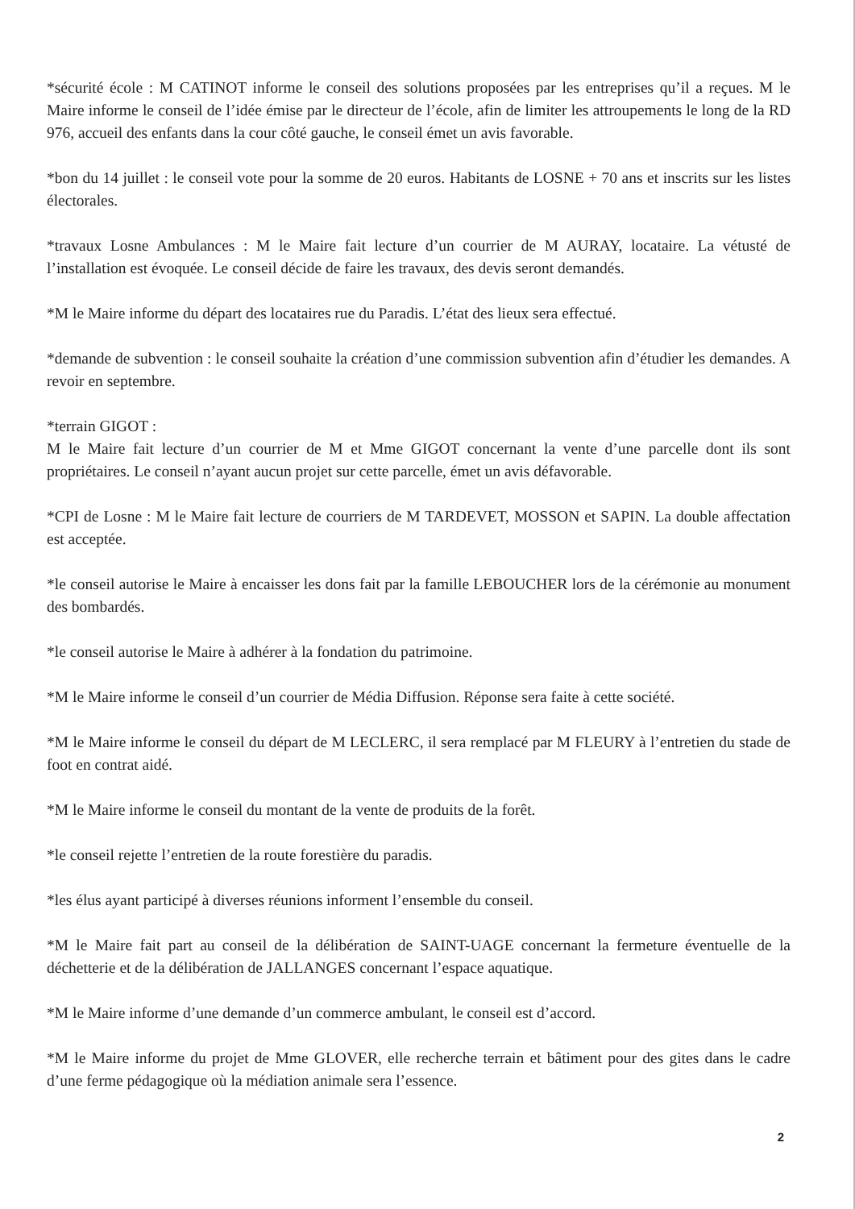*sécurité école : M CATINOT informe le conseil des solutions proposées par les entreprises qu’il a reçues. M le Maire informe le conseil de l’idée émise par le directeur de l’école, afin de limiter les attroupements le long de la RD 976, accueil des enfants dans la cour côté gauche, le conseil émet un avis favorable.
*bon du 14 juillet : le conseil vote pour la somme de 20 euros. Habitants de LOSNE + 70 ans et inscrits sur les listes électorales.
*travaux Losne Ambulances : M le Maire fait lecture d’un courrier de M AURAY, locataire. La vétusté de l’installation est évoquée. Le conseil décide de faire les travaux, des devis seront demandés.
*M le Maire informe du départ des locataires rue du Paradis. L’état des lieux sera effectué.
*demande de subvention : le conseil souhaite la création d’une commission subvention afin d’étudier les demandes. A revoir en septembre.
*terrain GIGOT :
M le Maire fait lecture d’un courrier de M et Mme GIGOT concernant la vente d’une parcelle dont ils sont propriétaires. Le conseil n’ayant aucun projet sur cette parcelle, émet un avis défavorable.
*CPI de Losne : M le Maire fait lecture de courriers de M TARDEVET, MOSSON et SAPIN. La double affectation est acceptée.
*le conseil autorise le Maire à encaisser les dons fait par la famille LEBOUCHER lors de la cérémonie au monument des bombardés.
*le conseil autorise le Maire à adhérer à la fondation du patrimoine.
*M le Maire informe le conseil d’un courrier de Média Diffusion. Réponse sera faite à cette société.
*M le Maire informe le conseil du départ de M LECLERC, il sera remplacé par M FLEURY à l’entretien du stade de foot en contrat aidé.
*M le Maire informe le conseil du montant de la vente de produits de la forêt.
*le conseil rejette l’entretien de la route forestière du paradis.
*les élus ayant participé à diverses réunions informent l’ensemble du conseil.
*M le Maire fait part au conseil de la délibération de SAINT-UAGE concernant la fermeture éventuelle de la déchetterie et de la délibération de JALLANGES concernant l’espace aquatique.
*M le Maire informe d’une demande d’un commerce ambulant, le conseil est d’accord.
*M le Maire informe du projet de Mme GLOVER, elle recherche terrain et bâtiment pour des gites dans le cadre d’une ferme pédagogique où la médiation animale sera l’essence.
2